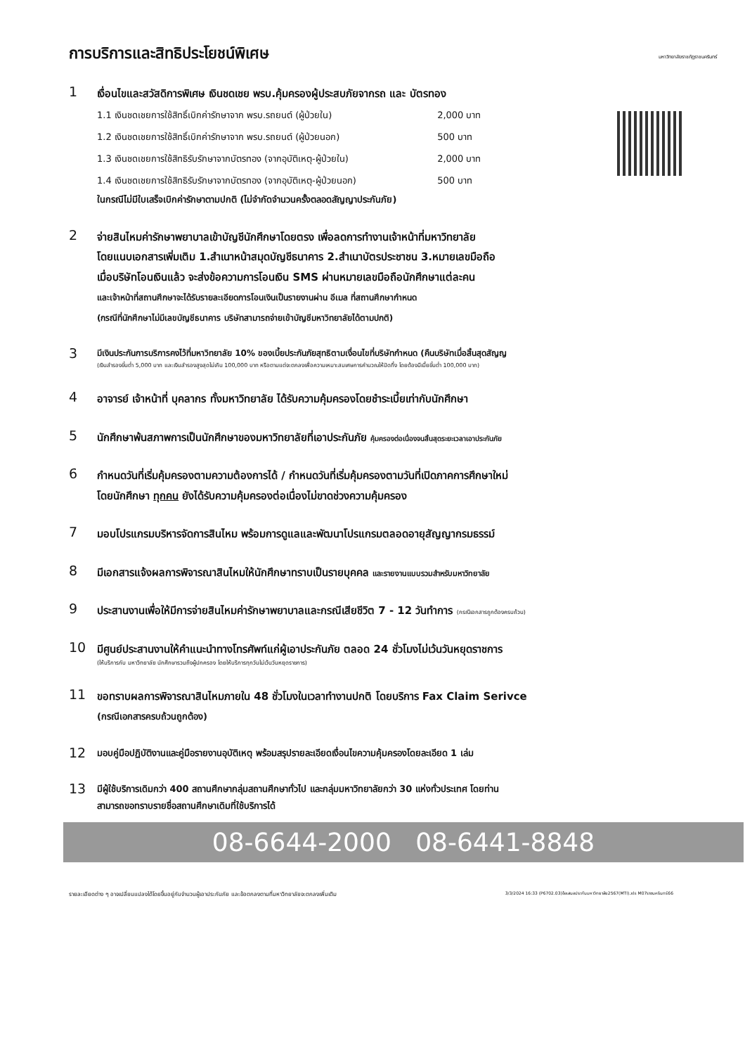การบริการและสิทธิประโยชน์พิเศษ
มหาวิทยาลัยราชภัฏราชนครินทร์
1
เงื่อนไขและสวัสดิการพิเศษ เงินชดเชย พรบ.คุ้มครองผู้ประสบภัยจากรถ และ บัตรทอง
1.1 เงินชดเชยการใช้สิทธิ์เบิกค่ารักษาจาก พรบ.รถยนต์ (ผู้ป่วยใน) 2,000 บาท
1.2 เงินชดเชยการใช้สิทธิ์เบิกค่ารักษาจาก พรบ.รถยนต์ (ผู้ป่วยนอก) 500 บาท
1.3 เงินชดเชยการใช้สิทธิรับรักษาจากบัตรทอง (จากอุบัติเหตุ-ผู้ป่วยใน) 2,000 บาท
1.4 เงินชดเชยการใช้สิทธิรับรักษาจากบัตรทอง (จากอุบัติเหตุ-ผู้ป่วยนอก) 500 บาท
ในกรณีไม่มีใบเสร็จเบิกค่ารักษาตามปกติ (ไม่จำกัดจำนวนครั้งตลอดสัญญาประกันภัย)
2
จ่ายสินไหมค่ารักษาพยาบาลเข้าบัญชีนักศึกษาโดยตรง เพื่อลดการทำงานเจ้าหน้าที่มหาวิทยาลัย
โดยแนบเอกสารเพิ่มเติม 1.สำเนาหน้าสมุดบัญชีธนาคาร 2.สำเนาบัตรประชาชน 3.หมายเลขมือถือ
เมื่อบริษัทโอนเงินแล้ว จะส่งข้อความการโอนเงิน SMS ผ่านหมายเลขมือถือนักศึกษาแต่ละคน
และเจ้าหน้าที่สถานศึกษาจะได้รับรายละเอียดการโอนเงินเป็นรายงานผ่าน อีเมล ที่สถานศึกษากำหนด
(กรณีที่นักศึกษาไม่มีเลขบัญชีธนาคาร บริษัทสามารถจ่ายเข้าบัญชีมหาวิทยาลัยได้ตามปกติ)
3
มีเงินประกันการบริการคงไว้ที่มหาวิทยาลัย 10% ของเบี้ยประกันภัยสุทธิตามเงื่อนไขที่บริษัทกำหนด (คืนบริษัทเมื่อสิ้นสุดสัญญ
(เงินสำรองขั้นต่ำ 5,000 บาท และเงินสำรองสูงสุดไม่เกิน 100,000 บาท หรือตามแต่จะตกลงเพื่อความเหมาะสมเศษการคำนวณให้ปัดทิ้ง โดยต้องมีเบี้ยขั้นต่ำ 100,000 บาท)
4
อาจารย์ เจ้าหน้าที่ บุคลากร ทั้งมหาวิทยาลัย ได้รับความคุ้มครองโดยชำระเบี้ยเท่ากับนักศึกษา
5
นักศึกษาพ้นสภาพการเป็นนักศึกษาของมหาวิทยาลัยที่เอาประกันภัย คุ้มครองต่อเนื่องจนสิ้นสุดระยะเวลาเอาประกันภัย
6
กำหนดวันที่เริ่มคุ้มครองตามความต้องการได้ / กำหนดวันที่เริ่มคุ้มครองตามวันที่เปิดภาคการศึกษาใหม่
โดยนักศึกษา ทุกคน ยังได้รับความคุ้มครองต่อเนื่องไม่ขาดช่วงความคุ้มครอง
7
มอบโปรแกรมบริหารจัดการสินไหม พร้อมการดูแลและพัฒนาโปรแกรมตลอดอายุสัญญากรมธรรม์
8
มีเอกสารแจ้งผลการพิจารณาสินไหมให้นักศึกษาทราบเป็นรายบุคคล และรายงานแบบรวมสำหรับมหาวิทยาลัย
9
ประสานงานเพื่อให้มีการจ่ายสินไหมค่ารักษาพยาบาลและกรณีเสียชีวิต 7 - 12 วันทำการ (กรณีเอกสารถูกต้องครบถ้วน)
10
มีศูนย์ประสานงานให้คำแนะนำทางโทรศัพท์แก่ผู้เอาประกันภัย ตลอด 24 ชั่วโมงไม่เว้นวันหยุดราชการ
(ให้บริการกับ มหาวิทยาลัย นักศึกษารวมถึงผู้ปกครอง โดยให้บริการทุกวันไม่เว้นวันหยุดราชการ)
11
ขอทราบผลการพิจารณาสินไหมภายใน 48 ชั่วโมงในเวลาทำงานปกติ โดยบริการ Fax Claim Serivce
(กรณีเอกสารครบถ้วนถูกต้อง)
12
มอบคู่มือปฏิบัติงานและคู่มือรายงานอุบัติเหตุ พร้อมสรุปรายละเอียดเงื่อนไขความคุ้มครองโดยละเอียด 1 เล่ม
13
มีผู้ใช้บริการเดิมกว่า 400 สถานศึกษากลุ่มสถานศึกษาทั่วไป และกลุ่มมหาวิทยาลัยกว่า 30 แห่งทั่วประเทศ โดยท่าน
สามารถขอทราบรายชื่อสถานศึกษาเดิมที่ใช้บริการได้
08-6644-2000 08-6441-8848
รายละเอียดต่าง ๆ อาจเปลี่ยนแปลงได้โดยขึ้นอยู่กับจำนวนผู้เอาประกันภัย และข้อตกลงตามที่มหาวิทยาลัยจะตกลงเพิ่มเติม 3/3/2024 16:33 (P6702.03)ข้อเสนอประกันมหาวิทยาลัย2567(MTI).xls M07ราชนครินทร์66